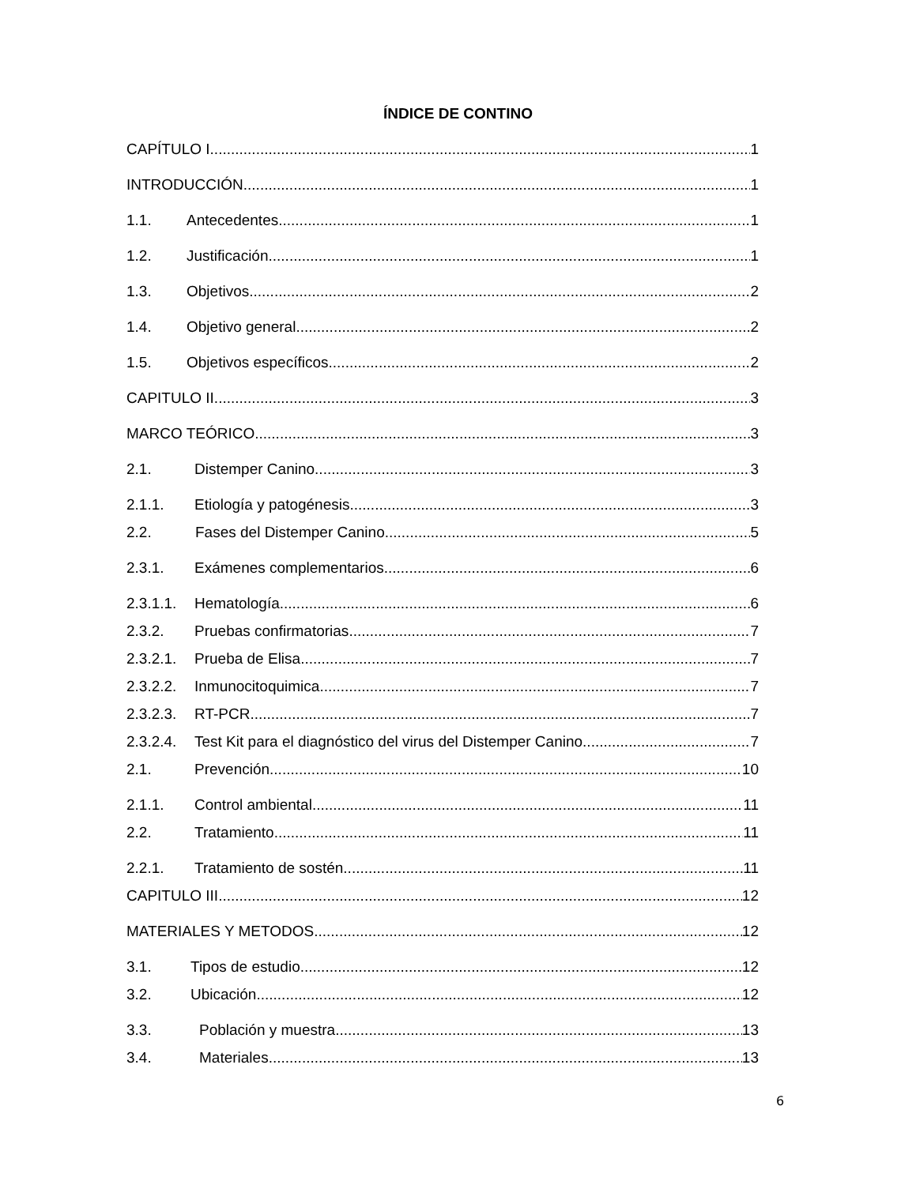ÍNDICE DE CONTINO
CAPÍTULO I 1
INTRODUCCIÓN 1
1.1. Antecedentes 1
1.2. Justificación 1
1.3. Objetivos 2
1.4. Objetivo general 2
1.5. Objetivos específicos 2
CAPITULO II 3
MARCO TEÓRICO 3
2.1. Distemper Canino 3
2.1.1. Etiología y patogénesis 3
2.2. Fases del Distemper Canino 5
2.3.1. Exámenes complementarios 6
2.3.1.1. Hematología 6
2.3.2. Pruebas confirmatorias 7
2.3.2.1. Prueba de Elisa 7
2.3.2.2. Inmunocitoquimica 7
2.3.2.3. RT-PCR 7
2.3.2.4. Test Kit para el diagnóstico del virus del Distemper Canino 7
2.1. Prevención 10
2.1.1. Control ambiental 11
2.2. Tratamiento 11
2.2.1. Tratamiento de sostén 11
CAPITULO III 12
MATERIALES Y METODOS 12
3.1. Tipos de estudio 12
3.2. Ubicación 12
3.3. Población y muestra 13
3.4. Materiales 13
6